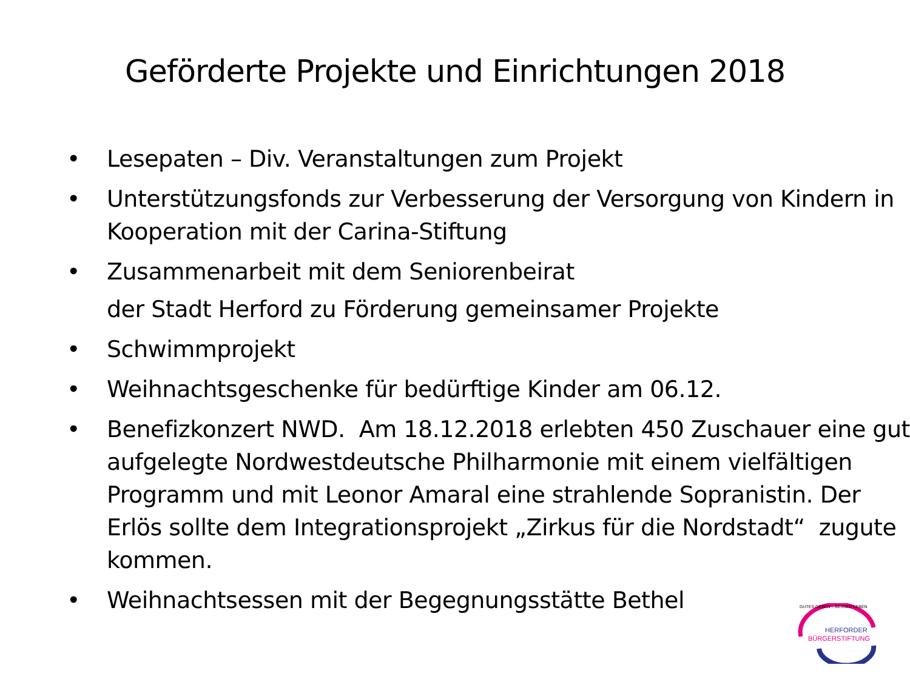Geförderte Projekte und Einrichtungen 2018
• Lesepaten – Div. Veranstaltungen zum Projekt
• Unterstützungsfonds zur Verbesserung der Versorgung von Kindern in Kooperation mit der Carina-Stiftung
• Zusammenarbeit mit dem Seniorenbeirat
der Stadt Herford zu Förderung gemeinsamer Projekte
• Schwimmprojekt
• Weihnachtsgeschenke für bedürftige Kinder am 06.12.
• Benefizkonzert NWD. Am 18.12.2018 erlebten 450 Zuschauer eine gut aufgelegte Nordwestdeutsche Philharmonie mit einem vielfältigen Programm und mit Leonor Amaral eine strahlende Sopranistin. Der Erlös sollte dem Integrationsprojekt „Zirkus für die Nordstadt“ zugute kommen.
• Weihnachtsessen mit der Begegnungsstätte Bethel
GUTES GEBEN – BESSER LEBEN
HERFORDER
BÜRGERSTIFTUNG